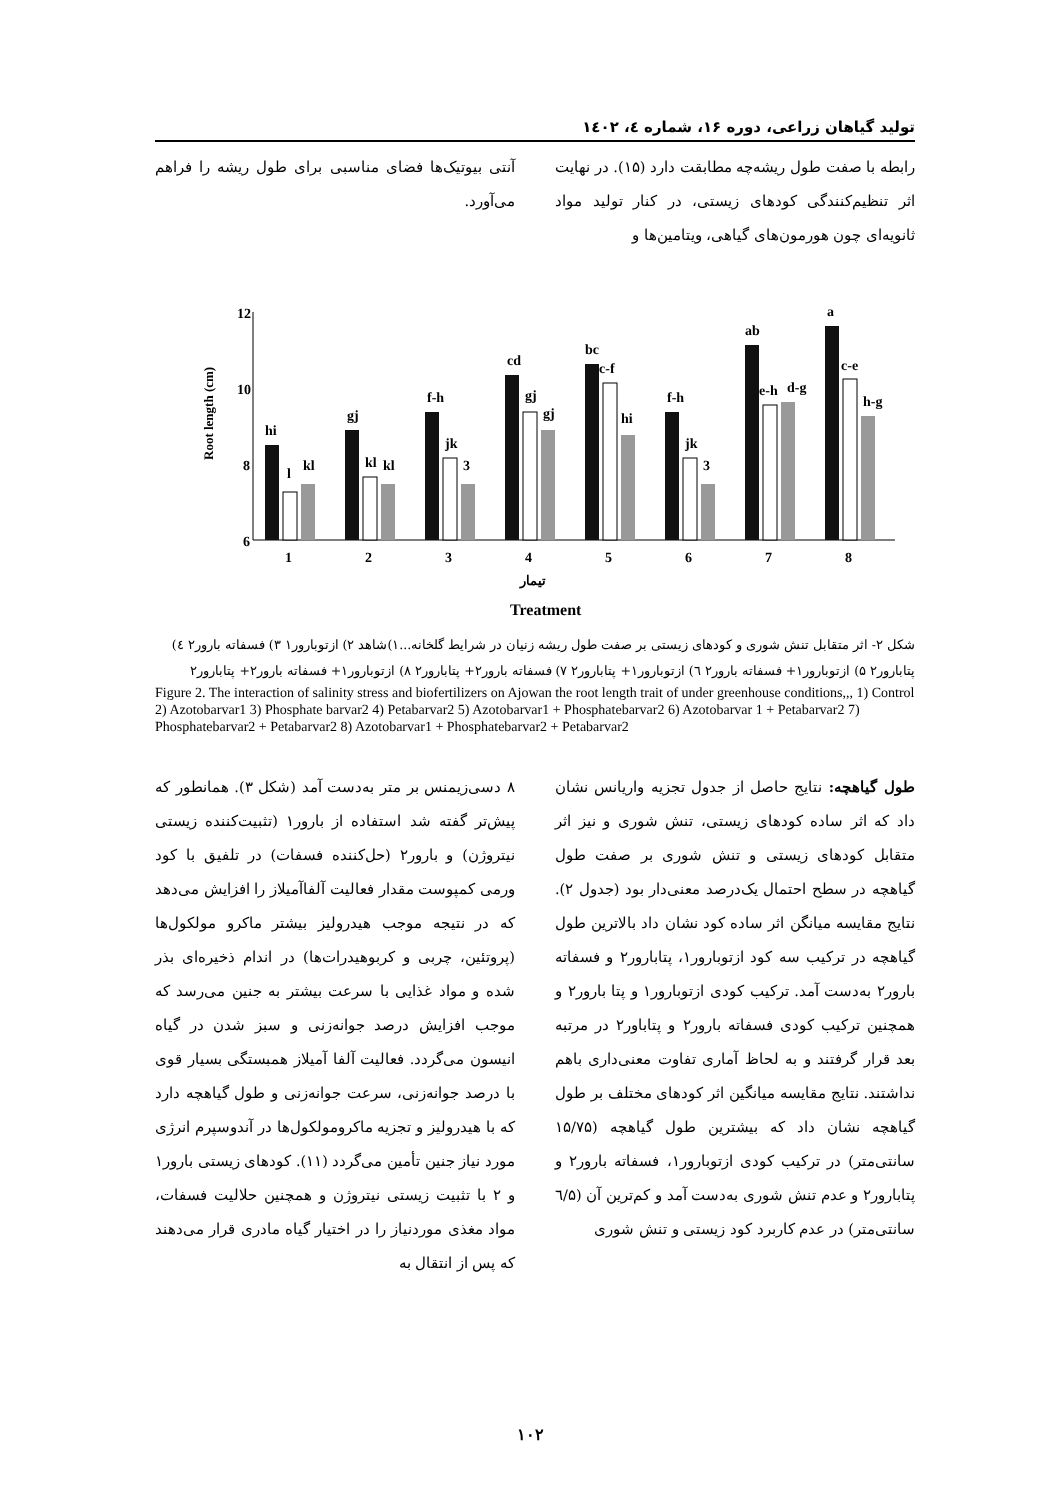تولید گیاهان زراعی، دوره ۱۶، شماره ٤، ۱٤۰۲
رابطه با صفت طول ریشه‌چه مطابقت دارد (۱۵). در نهایت اثر تنظیم‌کنندگی کودهای زیستی، در کنار تولید مواد ثانویه‌ای چون هورمون‌های گیاهی، ویتامین‌ها و
آنتی بیوتیک‌ها فضای مناسبی برای طول ریشه را فراهم می‌آورد.
12
10
8
6
Root length (cm)
hi
gj
f-h
cd
bc
f-h
ab
a
l
kl
jk
gj
c-f
jk
e-h
c-e
kl
kl
3
gj
hi
3
d-g
h-g
1
2
3
4
5
6
7
8
تیمار
Treatment
شکل ۲- اثر متقابل تنش شوری و کودهای زیستی بر صفت طول ریشه زنیان در شرایط گلخانه...۱)شاهد ۲) ازتوبارور۱ ۳) فسفاته بارور۲ ٤) پتابارور۲ ۵) ازتوبارور۱+ فسفاته بارور۲ ٦) ازتوبارور۱+ پتابارور۲ ۷) فسفاته بارور۲+ پتابارور۲ ۸) ازتوبارور۱+ فسفاته بارور۲+ پتابارور۲
Figure 2. The interaction of salinity stress and biofertilizers on Ajowan the root length trait of under greenhouse conditions,,, 1) Control 2) Azotobarvar1 3) Phosphate barvar2 4) Petabarvar2 5) Azotobarvar1 + Phosphatebarvar2 6) Azotobarvar 1 + Petabarvar2 7) Phosphatebarvar2 + Petabarvar2 8) Azotobarvar1 + Phosphatebarvar2 + Petabarvar2
طول گیاهچه: نتایج حاصل از جدول تجزیه واریانس نشان داد که اثر ساده کودهای زیستی، تنش شوری و نیز اثر متقابل کودهای زیستی و تنش شوری بر صفت طول گیاهچه در سطح احتمال یک‌درصد معنی‌دار بود (جدول ۲). نتایج مقایسه میانگن اثر ساده کود نشان داد بالاترین طول گیاهچه در ترکیب سه کود ازتوبارور۱، پتابارور۲ و فسفاته بارور۲ به‌دست آمد. ترکیب کودی ازتوبارور۱ و پتا بارور۲ و همچنین ترکیب کودی فسفاته بارور۲ و پتاباور۲ در مرتبه بعد قرار گرفتند و به لحاظ آماری تفاوت معنی‌داری باهم نداشتند. نتایج مقایسه میانگین اثر کودهای مختلف بر طول گیاهچه نشان داد که بیشترین طول گیاهچه (۱۵/۷۵ سانتی‌متر) در ترکیب کودی ازتوبارور۱، فسفاته بارور۲ و پتابارور۲ و عدم تنش شوری به‌دست آمد و کم‌ترین آن (٦/۵ سانتی‌متر) در عدم کاربرد کود زیستی و تنش شوری
۸ دسی‌زیمنس بر متر به‌دست آمد (شکل ۳). همانطور که پیش‌تر گفته شد استفاده از بارور۱ (تثبیت‌کننده زیستی نیتروژن) و بارور۲ (حل‌کننده فسفات) در تلفیق با کود ورمی کمپوست مقدار فعالیت آلفاآمیلاز را افزایش می‌دهد که در نتیجه موجب هیدرولیز بیشتر ماکرو مولکول‌ها (پروتئین، چربی و کربوهیدرات‌ها) در اندام ذخیره‌ای بذر شده و مواد غذایی با سرعت بیشتر به جنین می‌رسد که موجب افزایش درصد جوانه‌زنی و سبز شدن در گیاه انیسون می‌گردد. فعالیت آلفا آمیلاز همبستگی بسیار قوی با درصد جوانه‌زنی، سرعت جوانه‌زنی و طول گیاهچه دارد که با هیدرولیز و تجزیه ماکرومولکول‌ها در آندوسپرم انرژی مورد نیاز جنین تأمین می‌گردد (۱۱). کودهای زیستی بارور۱ و ۲ با تثبیت زیستی نیتروژن و همچنین حلالیت فسفات، مواد مغذی موردنیاز را در اختیار گیاه مادری قرار می‌دهند که پس از انتقال به
۱۰۲